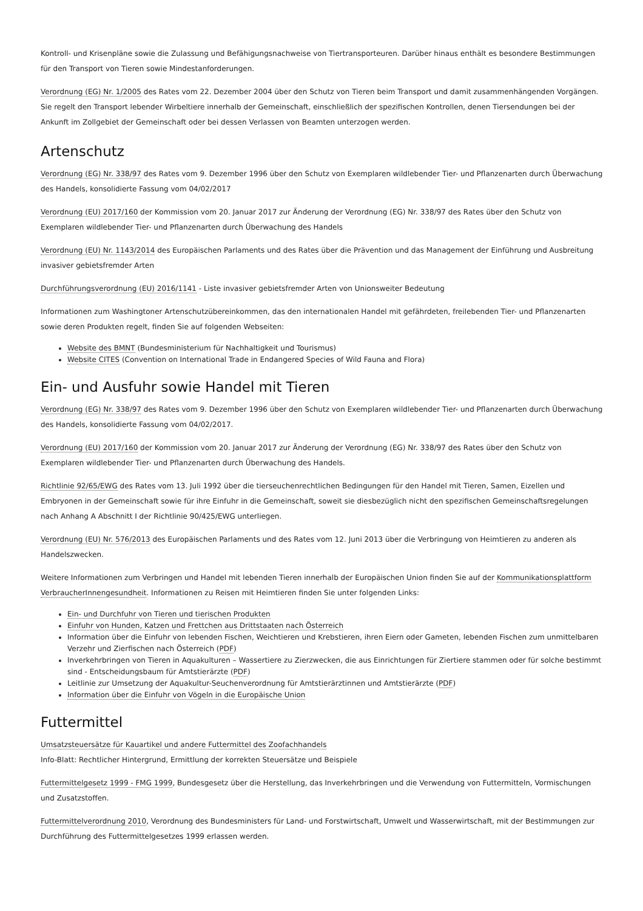Kontroll- und Krisenpläne sowie die Zulassung und Befähigungsnachweise von Tiertransporteuren. Darüber hinaus enthält es besondere Bestimmungen für den Transport von Tieren sowie Mindestanforderungen.
Verordnung (EG) Nr. 1/2005 des Rates vom 22. Dezember 2004 über den Schutz von Tieren beim Transport und damit zusammenhängenden Vorgängen. Sie regelt den Transport lebender Wirbeltiere innerhalb der Gemeinschaft, einschließlich der spezifischen Kontrollen, denen Tiersendungen bei der Ankunft im Zollgebiet der Gemeinschaft oder bei dessen Verlassen von Beamten unterzogen werden.
Artenschutz
Verordnung (EG) Nr. 338/97 des Rates vom 9. Dezember 1996 über den Schutz von Exemplaren wildlebender Tier- und Pflanzenarten durch Überwachung des Handels, konsolidierte Fassung vom 04/02/2017
Verordnung (EU) 2017/160 der Kommission vom 20. Januar 2017 zur Änderung der Verordnung (EG) Nr. 338/97 des Rates über den Schutz von Exemplaren wildlebender Tier- und Pflanzenarten durch Überwachung des Handels
Verordnung (EU) Nr. 1143/2014 des Europäischen Parlaments und des Rates über die Prävention und das Management der Einführung und Ausbreitung invasiver gebietsfremder Arten
Durchführungsverordnung (EU) 2016/1141 - Liste invasiver gebietsfremder Arten von Unionsweiter Bedeutung
Informationen zum Washingtoner Artenschutzübereinkommen, das den internationalen Handel mit gefährdeten, freilebenden Tier- und Pflanzenarten sowie deren Produkten regelt, finden Sie auf folgenden Webseiten:
Website des BMNT (Bundesministerium für Nachhaltigkeit und Tourismus)
Website CITES (Convention on International Trade in Endangered Species of Wild Fauna and Flora)
Ein- und Ausfuhr sowie Handel mit Tieren
Verordnung (EG) Nr. 338/97 des Rates vom 9. Dezember 1996 über den Schutz von Exemplaren wildlebender Tier- und Pflanzenarten durch Überwachung des Handels, konsolidierte Fassung vom 04/02/2017.
Verordnung (EU) 2017/160 der Kommission vom 20. Januar 2017 zur Änderung der Verordnung (EG) Nr. 338/97 des Rates über den Schutz von Exemplaren wildlebender Tier- und Pflanzenarten durch Überwachung des Handels.
Richtlinie 92/65/EWG des Rates vom 13. Juli 1992 über die tierseuchenrechtlichen Bedingungen für den Handel mit Tieren, Samen, Eizellen und Embryonen in der Gemeinschaft sowie für ihre Einfuhr in die Gemeinschaft, soweit sie diesbezüglich nicht den spezifischen Gemeinschaftsregelungen nach Anhang A Abschnitt I der Richtlinie 90/425/EWG unterliegen.
Verordnung (EU) Nr. 576/2013 des Europäischen Parlaments und des Rates vom 12. Juni 2013 über die Verbringung von Heimtieren zu anderen als Handelszwecken.
Weitere Informationen zum Verbringen und Handel mit lebenden Tieren innerhalb der Europäischen Union finden Sie auf der Kommunikationsplattform VerbraucherInnengesundheit. Informationen zu Reisen mit Heimtieren finden Sie unter folgenden Links:
Ein- und Durchfuhr von Tieren und tierischen Produkten
Einfuhr von Hunden, Katzen und Frettchen aus Drittstaaten nach Österreich
Information über die Einfuhr von lebenden Fischen, Weichtieren und Krebstieren, ihren Eiern oder Gameten, lebenden Fischen zum unmittelbaren Verzehr und Zierfischen nach Österreich (PDF)
Inverkehrbringen von Tieren in Aquakulturen – Wassertiere zu Zierzwecken, die aus Einrichtungen für Ziertiere stammen oder für solche bestimmt sind - Entscheidungsbaum für Amtstierärzte (PDF)
Leitlinie zur Umsetzung der Aquakultur-Seuchenverordnung für Amtstierärztinnen und Amtstierärzte (PDF)
Information über die Einfuhr von Vögeln in die Europäische Union
Futtermittel
Umsatzsteuersätze für Kauartikel und andere Futtermittel des Zoofachhandels
Info-Blatt: Rechtlicher Hintergrund, Ermittlung der korrekten Steuersätze und Beispiele
Futtermittelgesetz 1999 - FMG 1999, Bundesgesetz über die Herstellung, das Inverkehrbringen und die Verwendung von Futtermitteln, Vormischungen und Zusatzstoffen.
Futtermittelverordnung 2010, Verordnung des Bundesministers für Land- und Forstwirtschaft, Umwelt und Wasserwirtschaft, mit der Bestimmungen zur Durchführung des Futtermittelgesetzes 1999 erlassen werden.